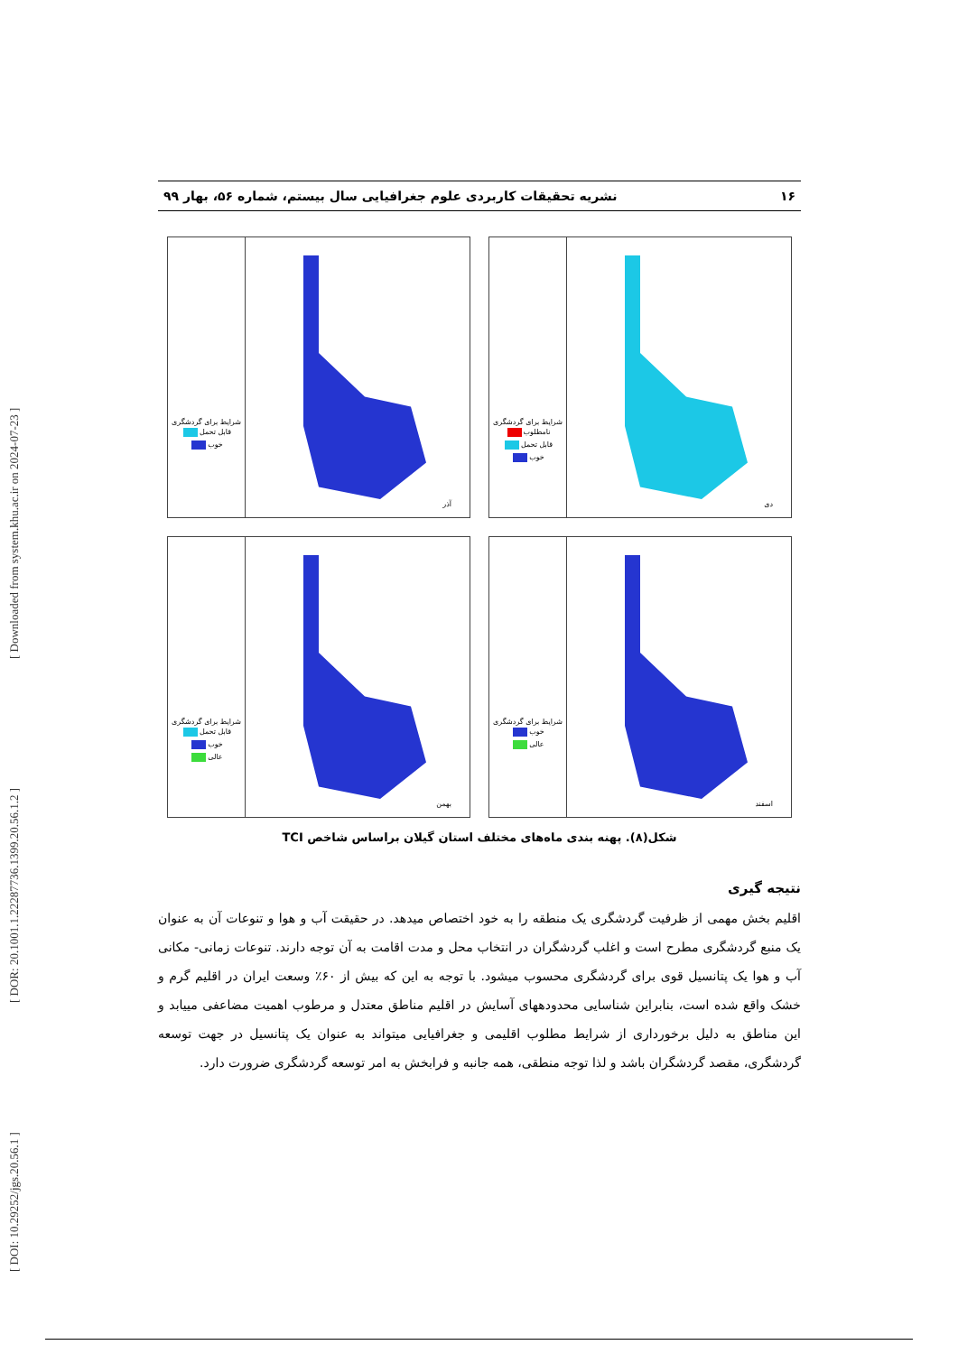[ DOI: 10.29252/jgs.20.56.1 ] [ DOR: 20.1001.1.22287736.1399.20.56.1.2 ] [ Downloaded from system.khu.ac.ir on 2024-07-23 ]
۱۶ نشریه تحقیقات کاربردی علوم جغرافیایی سال بیستم، شماره ۵۶، بهار ۹۹
شرایط برای گردشگری
نامطلوب
قابل تحمل
خوب
دی
شرایط برای گردشگری
قابل تحمل
خوب
آذر
شرایط برای گردشگری
خوب
عالی
اسفند
شرایط برای گردشگری
قابل تحمل
خوب
عالی
بهمن
شکل(۸). پهنه بندی ماه‌های مختلف استان گیلان براساس شاخص TCI
نتیجه گیری
اقلیم بخش مهمی از ظرفیت گردشگری یک منطقه را به خود اختصاص میدهد. در حقیقت آب و هوا و تنوعات آن به عنوان یک منبع گردشگری مطرح است و اغلب گردشگران در انتخاب محل و مدت اقامت به آن توجه دارند. تنوعات زمانی- مکانی آب و هوا یک پتانسیل قوی برای گردشگری محسوب میشود. با توجه به این که بیش از ۶۰٪ وسعت ایران در اقلیم گرم و خشک واقع شده است، بنابراین شناسایی محدودههای آسایش در اقلیم مناطق معتدل و مرطوب اهمیت مضاعفی مییابد و این مناطق به دلیل برخورداری از شرایط مطلوب اقلیمی و جغرافیایی میتواند به عنوان یک پتانسیل در جهت توسعه گردشگری، مقصد گردشگران باشد و لذا توجه منطقی، همه جانبه و فرابخش به امر توسعه گردشگری ضرورت دارد.